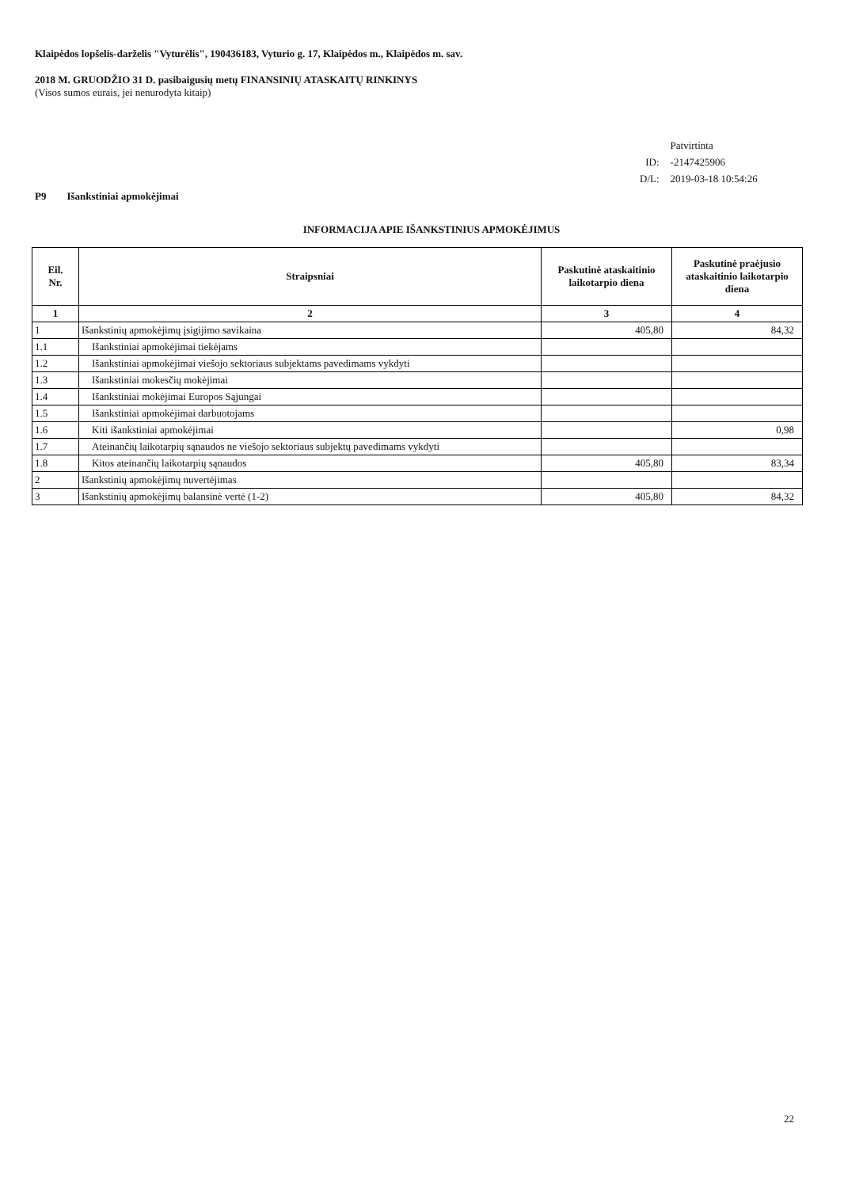Klaipėdos lopšelis-darželis "Vyturėlis", 190436183, Vyturio g. 17, Klaipėdos m., Klaipėdos m. sav.
2018 M. GRUODŽIO 31 D. pasibaigusių metų FINANSINIŲ ATASKAITŲ RINKINYS
(Visos sumos eurais, jei nenurodyta kitaip)
| | Patvirtinta |
| ID: | -2147425906 |
| D/L: | 2019-03-18 10:54:26 |
P9 Išankstiniai apmokėjimai
INFORMACIJA APIE IŠANKSTINIUS APMOKĖJIMUS
| Eil. Nr. | Straipsniai | Paskutinė ataskaitinio laikotarpio diena | Paskutinė praėjusio ataskaitinio laikotarpio diena |
| --- | --- | --- | --- |
| 1 | 2 | 3 | 4 |
| 1 | Išankstinių apmokėjimų įsigijimo savikaina | 405,80 | 84,32 |
| 1.1 | Išankstiniai apmokėjimai tiekėjams | | |
| 1.2 | Išankstiniai apmokėjimai viešojo sektoriaus subjektams pavedimams vykdyti | | |
| 1.3 | Išankstiniai mokesčių mokėjimai | | |
| 1.4 | Išankstiniai mokėjimai Europos Sąjungai | | |
| 1.5 | Išankstiniai apmokėjimai darbuotojams | | |
| 1.6 | Kiti išankstiniai apmokėjimai | | 0,98 |
| 1.7 | Ateinančių laikotarpių sąnaudos ne viešojo sektoriaus subjektų pavedimams vykdyti | | |
| 1.8 | Kitos ateinančių laikotarpių sąnaudos | 405,80 | 83,34 |
| 2 | Išankstinių apmokėjimų nuvertėjimas | | |
| 3 | Išankstinių apmokėjimų balansinė vertė (1-2) | 405,80 | 84,32 |
22